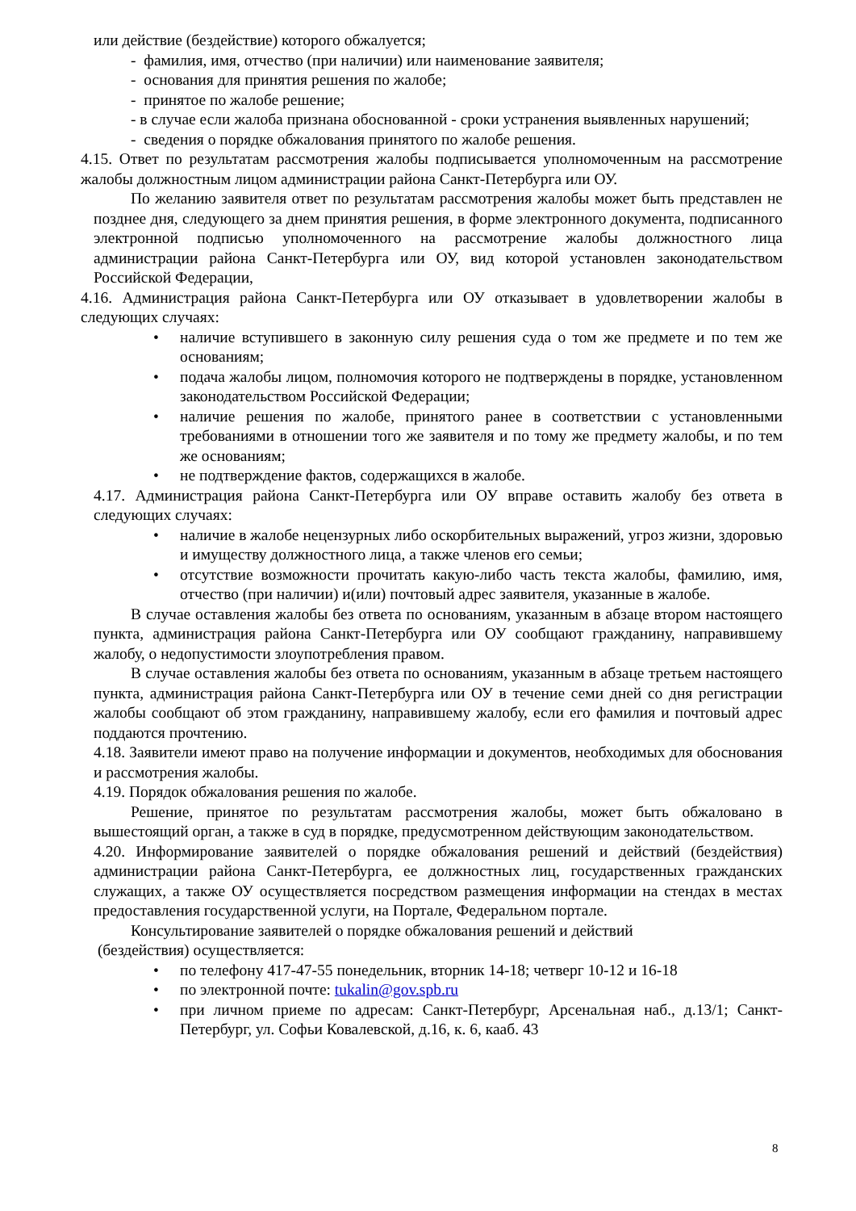или действие (бездействие) которого обжалуется;
- фамилия, имя, отчество (при наличии) или наименование заявителя;
- основания для принятия решения по жалобе;
- принятое по жалобе решение;
- в случае если жалоба признана обоснованной - сроки устранения выявленных нарушений;
- сведения о порядке обжалования принятого по жалобе решения.
4.15. Ответ по результатам рассмотрения жалобы подписывается уполномоченным на рассмотрение жалобы должностным лицом администрации района Санкт-Петербурга или ОУ.
По желанию заявителя ответ по результатам рассмотрения жалобы может быть представлен не позднее дня, следующего за днем принятия решения, в форме электронного документа, подписанного электронной подписью уполномоченного на рассмотрение жалобы должностного лица администрации района Санкт-Петербурга или ОУ, вид которой установлен законодательством Российской Федерации,
4.16. Администрация района Санкт-Петербурга или ОУ отказывает в удовлетворении жалобы в следующих случаях:
• наличие вступившего в законную силу решения суда о том же предмете и по тем же основаниям;
• подача жалобы лицом, полномочия которого не подтверждены в порядке, установленном законодательством Российской Федерации;
• наличие решения по жалобе, принятого ранее в соответствии с установленными требованиями в отношении того же заявителя и по тому же предмету жалобы, и по тем же основаниям;
• не подтверждение фактов, содержащихся в жалобе.
4.17. Администрация района Санкт-Петербурга или ОУ вправе оставить жалобу без ответа в следующих случаях:
• наличие в жалобе нецензурных либо оскорбительных выражений, угроз жизни, здоровью и имуществу должностного лица, а также членов его семьи;
• отсутствие возможности прочитать какую-либо часть текста жалобы, фамилию, имя, отчество (при наличии) и(или) почтовый адрес заявителя, указанные в жалобе.
В случае оставления жалобы без ответа по основаниям, указанным в абзаце втором настоящего пункта, администрация района Санкт-Петербурга или ОУ сообщают гражданину, направившему жалобу, о недопустимости злоупотребления правом.
В случае оставления жалобы без ответа по основаниям, указанным в абзаце третьем настоящего пункта, администрация района Санкт-Петербурга или ОУ в течение семи дней со дня регистрации жалобы сообщают об этом гражданину, направившему жалобу, если его фамилия и почтовый адрес поддаются прочтению.
4.18. Заявители имеют право на получение информации и документов, необходимых для обоснования и рассмотрения жалобы.
4.19. Порядок обжалования решения по жалобе.
Решение, принятое по результатам рассмотрения жалобы, может быть обжаловано в вышестоящий орган, а также в суд в порядке, предусмотренном действующим законодательством.
4.20. Информирование заявителей о порядке обжалования решений и действий (бездействия) администрации района Санкт-Петербурга, ее должностных лиц, государственных гражданских служащих, а также ОУ осуществляется посредством размещения информации на стендах в местах предоставления государственной услуги, на Портале, Федеральном портале.
Консультирование заявителей о порядке обжалования решений и действий
(бездействия) осуществляется:
• по телефону 417-47-55 понедельник, вторник 14-18; четверг 10-12 и 16-18
• по электронной почте: tukalin@gov.spb.ru
• при личном приеме по адресам: Санкт-Петербург, Арсенальная наб., д.13/1; Санкт-Петербург, ул. Софьи Ковалевской, д.16, к. 6, кааб. 43
8